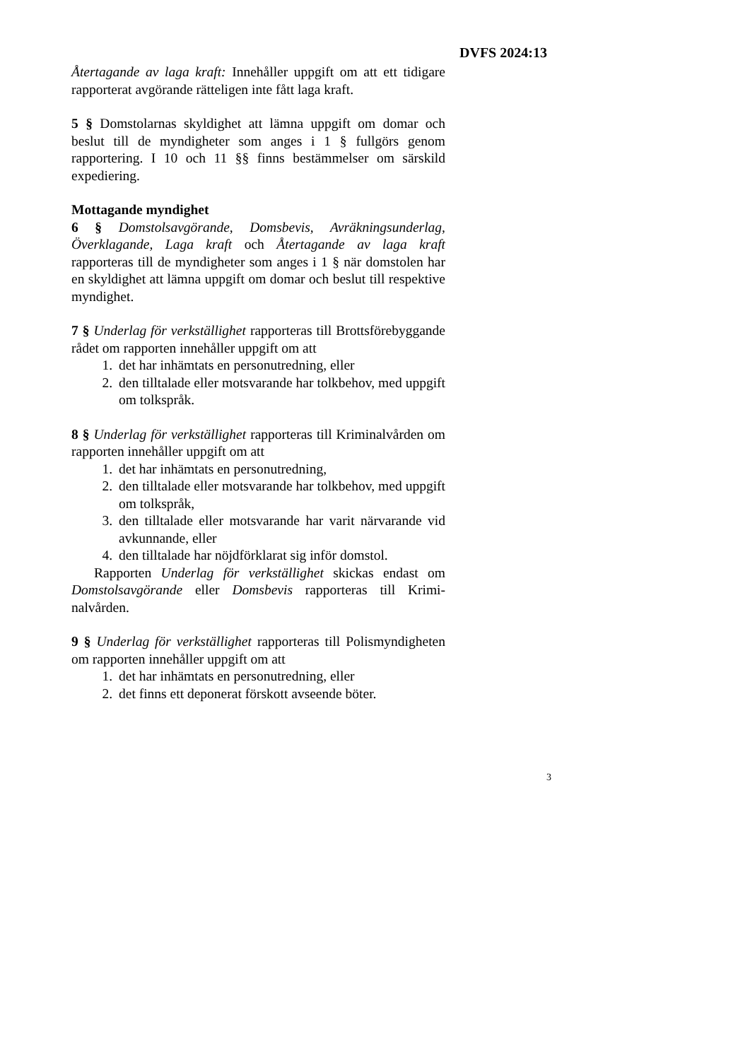DVFS 2024:13
Återtagande av laga kraft: Innehåller uppgift om att ett tidigare rapporterat avgörande rätteligen inte fått laga kraft.
5 § Domstolarnas skyldighet att lämna uppgift om domar och beslut till de myndigheter som anges i 1 § fullgörs genom rapportering. I 10 och 11 §§ finns bestämmelser om särskild expediering.
Mottagande myndighet
6 § Domstolsavgörande, Domsbevis, Avräkningsunderlag, Överklagande, Laga kraft och Återtagande av laga kraft rapporteras till de myndigheter som anges i 1 § när domstolen har en skyldighet att lämna uppgift om domar och beslut till respektive myndighet.
7 § Underlag för verkställighet rapporteras till Brottsföre­byggande rådet om rapporten innehåller uppgift om att
1. det har inhämtats en personutredning, eller
2. den tilltalade eller motsvarande har tolkbehov, med uppgift om tolkspråk.
8 § Underlag för verkställighet rapporteras till Kriminal­vården om rapporten innehåller uppgift om att
1. det har inhämtats en personutredning,
2. den tilltalade eller motsvarande har tolkbehov, med uppgift om tolkspråk,
3. den tilltalade eller motsvarande har varit närvarande vid avkunnande, eller
4. den tilltalade har nöjdförklarat sig inför domstol.
Rapporten Underlag för verkställighet skickas endast om Domstolsavgörande eller Domsbevis rapporteras till Krimi­nalvården.
9 § Underlag för verkställighet rapporteras till Polismyndig­heten om rapporten innehåller uppgift om att
1. det har inhämtats en personutredning, eller
2. det finns ett deponerat förskott avseende böter.
3